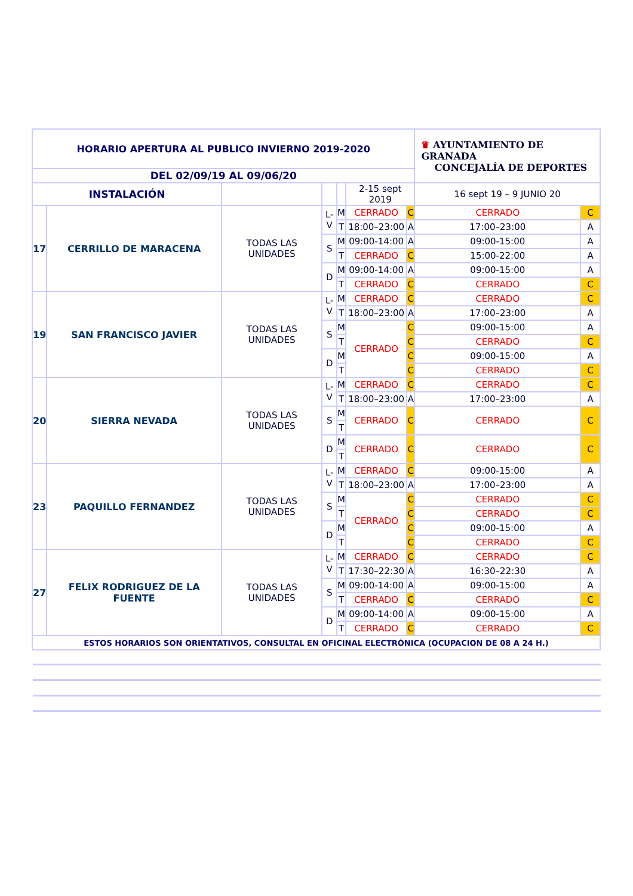| HORARIO APERTURA AL PUBLICO INVIERNO 2019-2020 | | | | | | | ♛ AYUNTAMIENTO DE GRANADA CONCEJALÍA DE DEPORTES | |
| DEL 02/09/19 AL 09/06/20 | | | | | | | | |
| INSTALACIÓN | | | | | 2-15 sept 2019 | | 16 sept 19 – 9 JUNIO 20 | |
| 17 | CERRILLO DE MARACENA | TODAS LAS UNIDADES | L-V | M | CERRADO | C | CERRADO | C |
| | | | | T | 18:00–23:00 | A | 17:00–23:00 | A |
| | | | S | M | 09:00-14:00 | A | 09:00-15:00 | A |
| | | | | T | CERRADO | C | 15:00-22:00 | A |
| | | | D | M | 09:00-14:00 | A | 09:00-15:00 | A |
| | | | | T | CERRADO | C | CERRADO | C |
| 19 | SAN FRANCISCO JAVIER | TODAS LAS UNIDADES | L-V | M | CERRADO | C | CERRADO | C |
| | | | | T | 18:00–23:00 | A | 17:00–23:00 | A |
| | | | S | M | CERRADO | C | 09:00-15:00 | A |
| | | | | T | | C | CERRADO | C |
| | | | D | M | | C | 09:00-15:00 | A |
| | | | | T | | C | CERRADO | C |
| 20 | SIERRA NEVADA | TODAS LAS UNIDADES | L-V | M | CERRADO | C | CERRADO | C |
| | | | | T | 18:00–23:00 | A | 17:00–23:00 | A |
| | | | S | M | CERRADO | C | CERRADO | C |
| | | | | T | | | | |
| | | | D | M | CERRADO | C | CERRADO | C |
| | | | | T | | | | |
| 23 | PAQUILLO FERNANDEZ | TODAS LAS UNIDADES | L-V | M | CERRADO | C | 09:00-15:00 | A |
| | | | | T | 18:00–23:00 | A | 17:00–23:00 | A |
| | | | S | M | CERRADO | C | CERRADO | C |
| | | | | T | | C | CERRADO | C |
| | | | D | M | | C | 09:00-15:00 | A |
| | | | | T | | C | CERRADO | C |
| 27 | FELIX RODRIGUEZ DE LA FUENTE | TODAS LAS UNIDADES | L-V | M | CERRADO | C | CERRADO | C |
| | | | | T | 17:30–22:30 | A | 16:30–22:30 | A |
| | | | S | M | 09:00-14:00 | A | 09:00-15:00 | A |
| | | | | T | CERRADO | C | CERRADO | C |
| | | | D | M | 09:00-14:00 | A | 09:00-15:00 | A |
| | | | | T | CERRADO | C | CERRADO | C |
| ESTOS HORARIOS SON ORIENTATIVOS, CONSULTAL EN OFICINAL ELECTRÓNICA (OCUPACION DE 08 A 24 H.) | | | | | | | | |